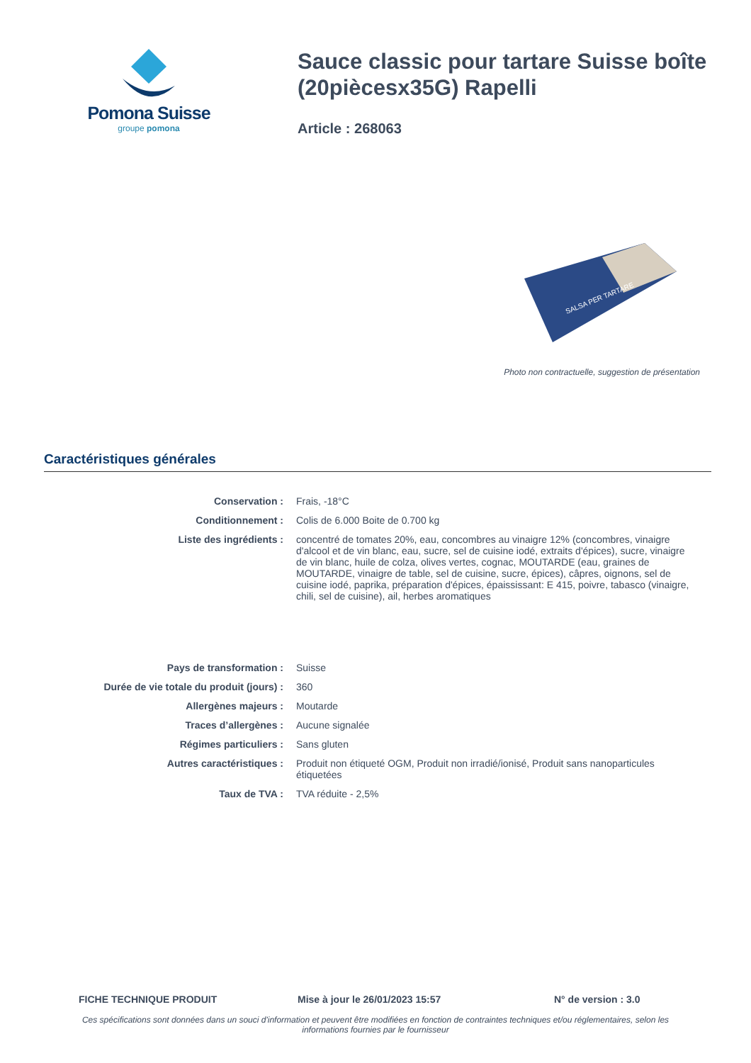Pomona Suisse
groupe pomona
Sauce classic pour tartare Suisse boîte (20piècesx35G) Rapelli
Article : 268063
SALSA PER TARTARE
Photo non contractuelle, suggestion de présentation
Caractéristiques générales
| Conservation : | Frais, -18°C |
| Conditionnement : | Colis de 6.000 Boite de 0.700 kg |
| Liste des ingrédients : | concentré de tomates 20%, eau, concombres au vinaigre 12% (concombres, vinaigre d'alcool et de vin blanc, eau, sucre, sel de cuisine iodé, extraits d'épices), sucre, vinaigre de vin blanc, huile de colza, olives vertes, cognac, MOUTARDE (eau, graines de MOUTARDE, vinaigre de table, sel de cuisine, sucre, épices), câpres, oignons, sel de cuisine iodé, paprika, préparation d'épices, épaississant: E 415, poivre, tabasco (vinaigre, chili, sel de cuisine), ail, herbes aromatiques |
| Pays de transformation : | Suisse |
| Durée de vie totale du produit (jours) : | 360 |
| Allergènes majeurs : | Moutarde |
| Traces d’allergènes : | Aucune signalée |
| Régimes particuliers : | Sans gluten |
| Autres caractéristiques : | Produit non étiqueté OGM, Produit non irradié/ionisé, Produit sans nanoparticules étiquetées |
| Taux de TVA : | TVA réduite - 2,5% |
FICHE TECHNIQUE PRODUIT Mise à jour le 26/01/2023 15:57 N° de version : 3.0
Ces spécifications sont données dans un souci d'information et peuvent être modifiées en fonction de contraintes techniques et/ou réglementaires, selon les informations fournies par le fournisseur